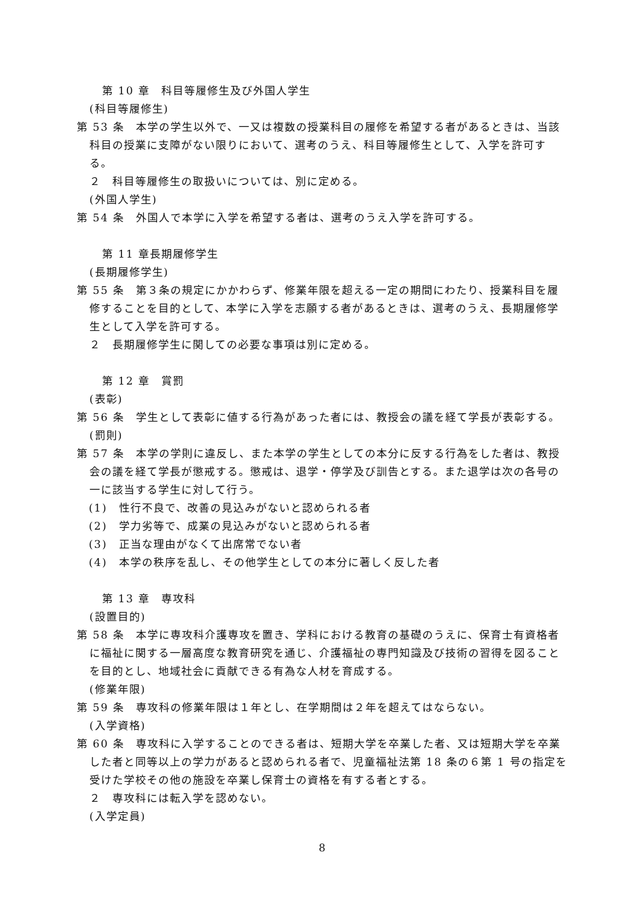第 10 章　科目等履修生及び外国人学生
(科目等履修生)
第 53 条　本学の学生以外で、一又は複数の授業科目の履修を希望する者があるときは、当該科目の授業に支障がない限りにおいて、選考のうえ、科目等履修生として、入学を許可する。
２　科目等履修生の取扱いについては、別に定める。
(外国人学生)
第 54 条　外国人で本学に入学を希望する者は、選考のうえ入学を許可する。
第 11 章長期履修学生
(長期履修学生)
第 55 条　第３条の規定にかかわらず、修業年限を超える一定の期間にわたり、授業科目を履修することを目的として、本学に入学を志願する者があるときは、選考のうえ、長期履修学生として入学を許可する。
２　長期履修学生に関しての必要な事項は別に定める。
第 12 章　賞罰
(表彰)
第 56 条　学生として表彰に値する行為があった者には、教授会の議を経て学長が表彰する。
(罰則)
第 57 条　本学の学則に違反し、また本学の学生としての本分に反する行為をした者は、教授会の議を経て学長が懲戒する。懲戒は、退学・停学及び訓告とする。また退学は次の各号の一に該当する学生に対して行う。
(1)　性行不良で、改善の見込みがないと認められる者
(2)　学力劣等で、成業の見込みがないと認められる者
(3)　正当な理由がなくて出席常でない者
(4)　本学の秩序を乱し、その他学生としての本分に著しく反した者
第 13 章　専攻科
(設置目的)
第 58 条　本学に専攻科介護専攻を置き、学科における教育の基礎のうえに、保育士有資格者に福祉に関する一層高度な教育研究を通じ、介護福祉の専門知識及び技術の習得を図ることを目的とし、地域社会に貢献できる有為な人材を育成する。
(修業年限)
第 59 条　専攻科の修業年限は１年とし、在学期間は２年を超えてはならない。
(入学資格)
第 60 条　専攻科に入学することのできる者は、短期大学を卒業した者、又は短期大学を卒業した者と同等以上の学力があると認められる者で、児童福祉法第 18 条の６第 1 号の指定を受けた学校その他の施設を卒業し保育士の資格を有する者とする。
２　専攻科には転入学を認めない。
(入学定員)
8